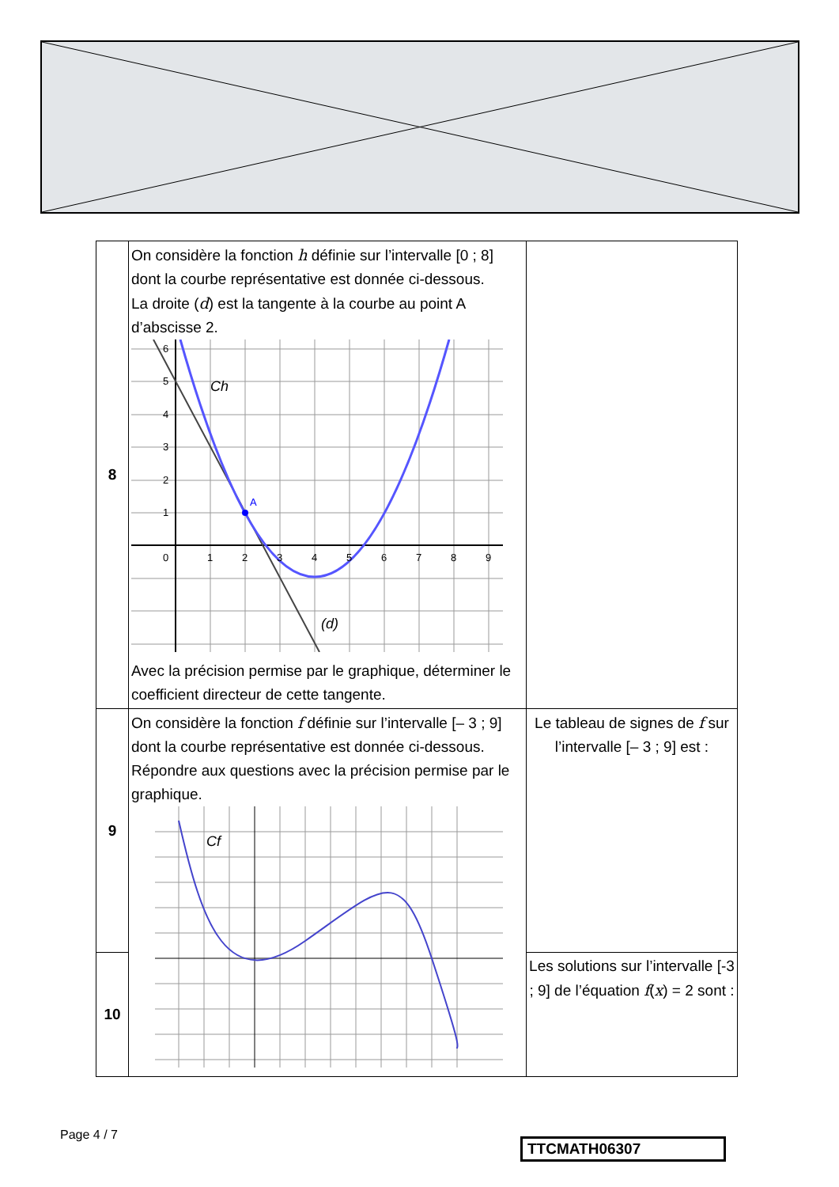| 8 | On considère la fonction h définie sur l’intervalle [0 ; 8] dont la courbe représentative est donnée ci-dessous. La droite ( d ) est la tangente à la courbe au point A d’abscisse 2. A Ch (d) 0 1 2 3 4 5 6 7 8 9 6 5 4 3 2 1 Avec la précision permise par le graphique, déterminer le coefficient directeur de cette tangente. | |
| 9 | On considère la fonction f définie sur l’intervalle [– 3 ; 9] dont la courbe représentative est donnée ci-dessous. Répondre aux questions avec la précision permise par le graphique. Cf | Le tableau de signes de f sur l’intervalle [– 3 ; 9] est : |
| 10 | | Les solutions sur l’intervalle [-3 ; 9] de l’équation f ( x ) = 2 sont : |
Page 4 / 7
TTCMATH06307